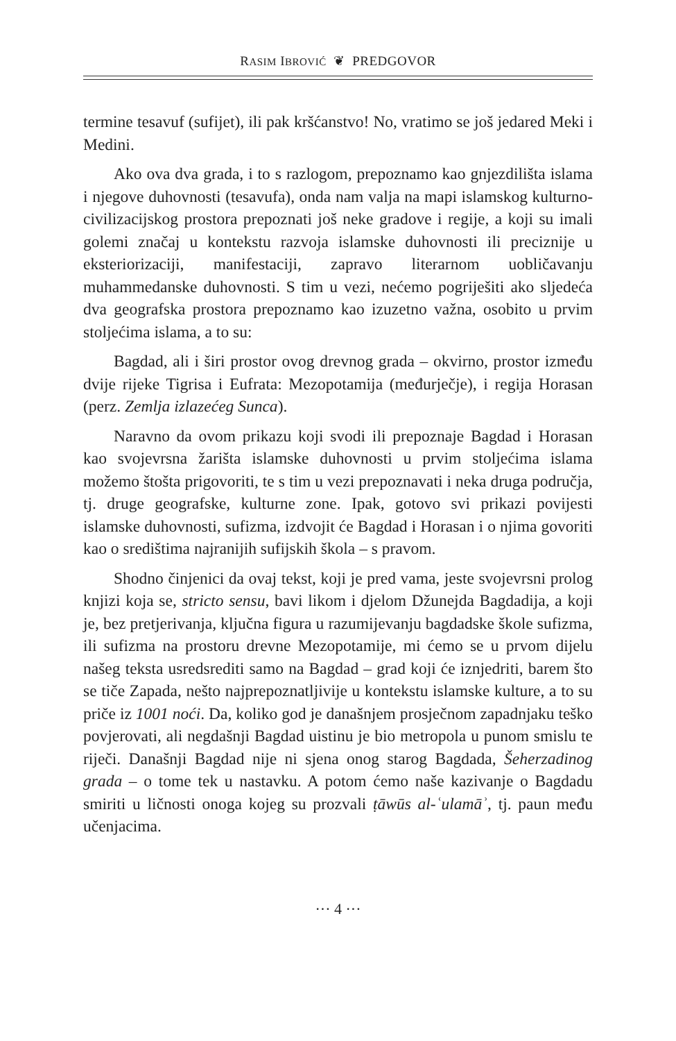RASIM IBROVIĆ ❦ PREDGOVOR
termine tesavuf (sufijet), ili pak kršćanstvo! No, vratimo se još jedared Meki i Medini.
Ako ova dva grada, i to s razlogom, prepoznamo kao gnjezdilišta islama i njegove duhovnosti (tesavufa), onda nam valja na mapi islamskog kulturno-civilizacijskog prostora prepoznati još neke gradove i regije, a koji su imali golemi značaj u kontekstu razvoja islamske duhovnosti ili preciznije u eksteriorizaciji, manifestaciji, zapravo literarnom uobličavanju muhammedanske duhovnosti. S tim u vezi, nećemo pogriješiti ako sljedeća dva geografska prostora prepoznamo kao izuzetno važna, osobito u prvim stoljećima islama, a to su:
Bagdad, ali i širi prostor ovog drevnog grada – okvirno, prostor između dvije rijeke Tigrisa i Eufrata: Mezopotamija (međurječje), i regija Horasan (perz. Zemlja izlazećeg Sunca).
Naravno da ovom prikazu koji svodi ili prepoznaje Bagdad i Horasan kao svojevrsna žarišta islamske duhovnosti u prvim stoljećima islama možemo štošta prigovoriti, te s tim u vezi prepoznavati i neka druga područja, tj. druge geografske, kulturne zone. Ipak, gotovo svi prikazi povijesti islamske duhovnosti, sufizma, izdvojit će Bagdad i Horasan i o njima govoriti kao o središtima najranijih sufijskih škola – s pravom.
Shodno činjenici da ovaj tekst, koji je pred vama, jeste svojevrsni prolog knjizi koja se, stricto sensu, bavi likom i djelom Džunejda Bagdadija, a koji je, bez pretjerivanja, ključna figura u razumijevanju bagdadske škole sufizma, ili sufizma na prostoru drevne Mezopotamije, mi ćemo se u prvom dijelu našeg teksta usredsrediti samo na Bagdad – grad koji će iznjedriti, barem što se tiče Zapada, nešto najprepoznatljivije u kontekstu islamske kulture, a to su priče iz 1001 noći. Da, koliko god je današnjem prosječnom zapadnjaku teško povjerovati, ali negdašnji Bagdad uistinu je bio metropola u punom smislu te riječi. Današnji Bagdad nije ni sjena onog starog Bagdada, Šeherzadinog grada – o tome tek u nastavku. A potom ćemo naše kazivanje o Bagdadu smiriti u ličnosti onoga kojeg su prozvali ṭāwūs al-ʿulamāʾ, tj. paun među učenjacima.
··· 4 ···